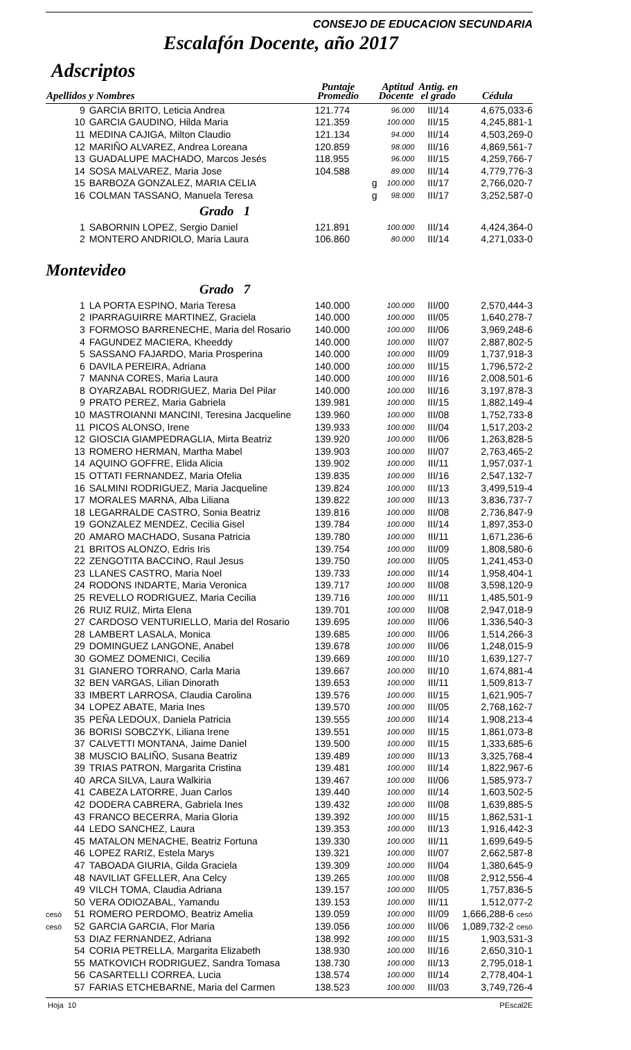CONSEJO DE EDUCACION SECUNDARIA
Escalafón Docente, año 2017
Adscriptos
| Apellidos y Nombres | | Puntaje Promedio | Aptitud Docente | | Antig. en el grado | Cédula |
| --- | --- | --- | --- | --- | --- | --- |
| 9 | GARCIA BRITO, Leticia Andrea | 121.774 | | 96.000 | III/14 | 4,675,033-6 |
| 10 | GARCIA GAUDINO, Hilda Maria | 121.359 | | 100.000 | III/15 | 4,245,881-1 |
| 11 | MEDINA CAJIGA, Milton Claudio | 121.134 | | 94.000 | III/14 | 4,503,269-0 |
| 12 | MARIÑO ALVAREZ, Andrea Loreana | 120.859 | | 98.000 | III/16 | 4,869,561-7 |
| 13 | GUADALUPE MACHADO, Marcos Jesés | 118.955 | | 96.000 | III/15 | 4,259,766-7 |
| 14 | SOSA MALVAREZ, Maria Jose | 104.588 | | 89.000 | III/14 | 4,779,776-3 |
| 15 | BARBOZA GONZALEZ, MARIA CELIA | | g | 100.000 | III/17 | 2,766,020-7 |
| 16 | COLMAN TASSANO, Manuela Teresa | | g | 98.000 | III/17 | 3,252,587-0 |
| Grado 1 | | | | | | |
| 1 | SABORNIN LOPEZ, Sergio Daniel | 121.891 | | 100.000 | III/14 | 4,424,364-0 |
| 2 | MONTERO ANDRIOLO, Maria Laura | 106.860 | | 80.000 | III/14 | 4,271,033-0 |
| Montevideo | | | | | | |
| Grado 7 | | | | | | |
| 1 | LA PORTA ESPINO, Maria Teresa | 140.000 | | 100.000 | III/00 | 2,570,444-3 |
| 2 | IPARRAGUIRRE MARTINEZ, Graciela | 140.000 | | 100.000 | III/05 | 1,640,278-7 |
| 3 | FORMOSO BARRENECHE, Maria del Rosario | 140.000 | | 100.000 | III/06 | 3,969,248-6 |
| 4 | FAGUNDEZ MACIERA, Kheeddy | 140.000 | | 100.000 | III/07 | 2,887,802-5 |
| 5 | SASSANO FAJARDO, Maria Prosperina | 140.000 | | 100.000 | III/09 | 1,737,918-3 |
| 6 | DAVILA PEREIRA, Adriana | 140.000 | | 100.000 | III/15 | 1,796,572-2 |
| 7 | MANNA CORES, Maria Laura | 140.000 | | 100.000 | III/16 | 2,008,501-6 |
| 8 | OYARZABAL RODRIGUEZ, Maria Del Pilar | 140.000 | | 100.000 | III/16 | 3,197,878-3 |
| 9 | PRATO PEREZ, Maria Gabriela | 139.981 | | 100.000 | III/15 | 1,882,149-4 |
| 10 | MASTROIANNI MANCINI, Teresina Jacqueline | 139.960 | | 100.000 | III/08 | 1,752,733-8 |
| 11 | PICOS ALONSO, Irene | 139.933 | | 100.000 | III/04 | 1,517,203-2 |
| 12 | GIOSCIA GIAMPEDRAGLIA, Mirta Beatriz | 139.920 | | 100.000 | III/06 | 1,263,828-5 |
| 13 | ROMERO HERMAN, Martha Mabel | 139.903 | | 100.000 | III/07 | 2,763,465-2 |
| 14 | AQUINO GOFFRE, Elida Alicia | 139.902 | | 100.000 | III/11 | 1,957,037-1 |
| 15 | OTTATI FERNANDEZ, Maria Ofelia | 139.835 | | 100.000 | III/16 | 2,547,132-7 |
| 16 | SALMINI RODRIGUEZ, Maria Jacqueline | 139.824 | | 100.000 | III/13 | 3,499,519-4 |
| 17 | MORALES MARNA, Alba Liliana | 139.822 | | 100.000 | III/13 | 3,836,737-7 |
| 18 | LEGARRALDE CASTRO, Sonia Beatriz | 139.816 | | 100.000 | III/08 | 2,736,847-9 |
| 19 | GONZALEZ MENDEZ, Cecilia Gisel | 139.784 | | 100.000 | III/14 | 1,897,353-0 |
| 20 | AMARO MACHADO, Susana Patricia | 139.780 | | 100.000 | III/11 | 1,671,236-6 |
| 21 | BRITOS ALONZO, Edris Iris | 139.754 | | 100.000 | III/09 | 1,808,580-6 |
| 22 | ZENGOTITA BACCINO, Raul Jesus | 139.750 | | 100.000 | III/05 | 1,241,453-0 |
| 23 | LLANES CASTRO, Maria Noel | 139.733 | | 100.000 | III/14 | 1,958,404-1 |
| 24 | RODONS INDARTE, Maria Veronica | 139.717 | | 100.000 | III/08 | 3,598,120-9 |
| 25 | REVELLO RODRIGUEZ, Maria Cecilia | 139.716 | | 100.000 | III/11 | 1,485,501-9 |
| 26 | RUIZ RUIZ, Mirta Elena | 139.701 | | 100.000 | III/08 | 2,947,018-9 |
| 27 | CARDOSO VENTURIELLO, Maria del Rosario | 139.695 | | 100.000 | III/06 | 1,336,540-3 |
| 28 | LAMBERT LASALA, Monica | 139.685 | | 100.000 | III/06 | 1,514,266-3 |
| 29 | DOMINGUEZ LANGONE, Anabel | 139.678 | | 100.000 | III/06 | 1,248,015-9 |
| 30 | GOMEZ DOMENICI, Cecilia | 139.669 | | 100.000 | III/10 | 1,639,127-7 |
| 31 | GIANERO TORRANO, Carla Maria | 139.667 | | 100.000 | III/10 | 1,674,881-4 |
| 32 | BEN VARGAS, Lilian Dinorath | 139.653 | | 100.000 | III/11 | 1,509,813-7 |
| 33 | IMBERT LARROSA, Claudia Carolina | 139.576 | | 100.000 | III/15 | 1,621,905-7 |
| 34 | LOPEZ ABATE, Maria Ines | 139.570 | | 100.000 | III/05 | 2,768,162-7 |
| 35 | PEÑA LEDOUX, Daniela Patricia | 139.555 | | 100.000 | III/14 | 1,908,213-4 |
| 36 | BORISI SOBCZYK, Liliana Irene | 139.551 | | 100.000 | III/15 | 1,861,073-8 |
| 37 | CALVETTI MONTANA, Jaime Daniel | 139.500 | | 100.000 | III/15 | 1,333,685-6 |
| 38 | MUSCIO BALIÑO, Susana Beatriz | 139.489 | | 100.000 | III/13 | 3,325,768-4 |
| 39 | TRIAS PATRON, Margarita Cristina | 139.481 | | 100.000 | III/14 | 1,822,967-6 |
| 40 | ARCA SILVA, Laura Walkiria | 139.467 | | 100.000 | III/06 | 1,585,973-7 |
| 41 | CABEZA LATORRE, Juan Carlos | 139.440 | | 100.000 | III/14 | 1,603,502-5 |
| 42 | DODERA CABRERA, Gabriela Ines | 139.432 | | 100.000 | III/08 | 1,639,885-5 |
| 43 | FRANCO BECERRA, Maria Gloria | 139.392 | | 100.000 | III/15 | 1,862,531-1 |
| 44 | LEDO SANCHEZ, Laura | 139.353 | | 100.000 | III/13 | 1,916,442-3 |
| 45 | MATALON MENACHE, Beatriz Fortuna | 139.330 | | 100.000 | III/11 | 1,699,649-5 |
| 46 | LOPEZ RARIZ, Estela Marys | 139.321 | | 100.000 | III/07 | 2,662,587-8 |
| 47 | TABOADA GIURIA, Gilda Graciela | 139.309 | | 100.000 | III/04 | 1,380,645-9 |
| 48 | NAVILIAT GFELLER, Ana Celcy | 139.265 | | 100.000 | III/08 | 2,912,556-4 |
| 49 | VILCH TOMA, Claudia Adriana | 139.157 | | 100.000 | III/05 | 1,757,836-5 |
| 50 | VERA ODIOZABAL, Yamandu | 139.153 | | 100.000 | III/11 | 1,512,077-2 |
| cesó 51 | ROMERO PERDOMO, Beatriz Amelia | 139.059 | | 100.000 | III/09 | 1,666,288-6 cesó |
| cesó 52 | GARCIA GARCIA, Flor Maria | 139.056 | | 100.000 | III/06 | 1,089,732-2 cesó |
| 53 | DIAZ FERNANDEZ, Adriana | 138.992 | | 100.000 | III/15 | 1,903,531-3 |
| 54 | CORIA PETRELLA, Margarita Elizabeth | 138.930 | | 100.000 | III/16 | 2,650,310-1 |
| 55 | MATKOVICH RODRIGUEZ, Sandra Tomasa | 138.730 | | 100.000 | III/13 | 2,795,018-1 |
| 56 | CASARTELLI CORREA, Lucia | 138.574 | | 100.000 | III/14 | 2,778,404-1 |
| 57 | FARIAS ETCHEBARNE, Maria del Carmen | 138.523 | | 100.000 | III/03 | 3,749,726-4 |
Hoja 10 PEscal2E